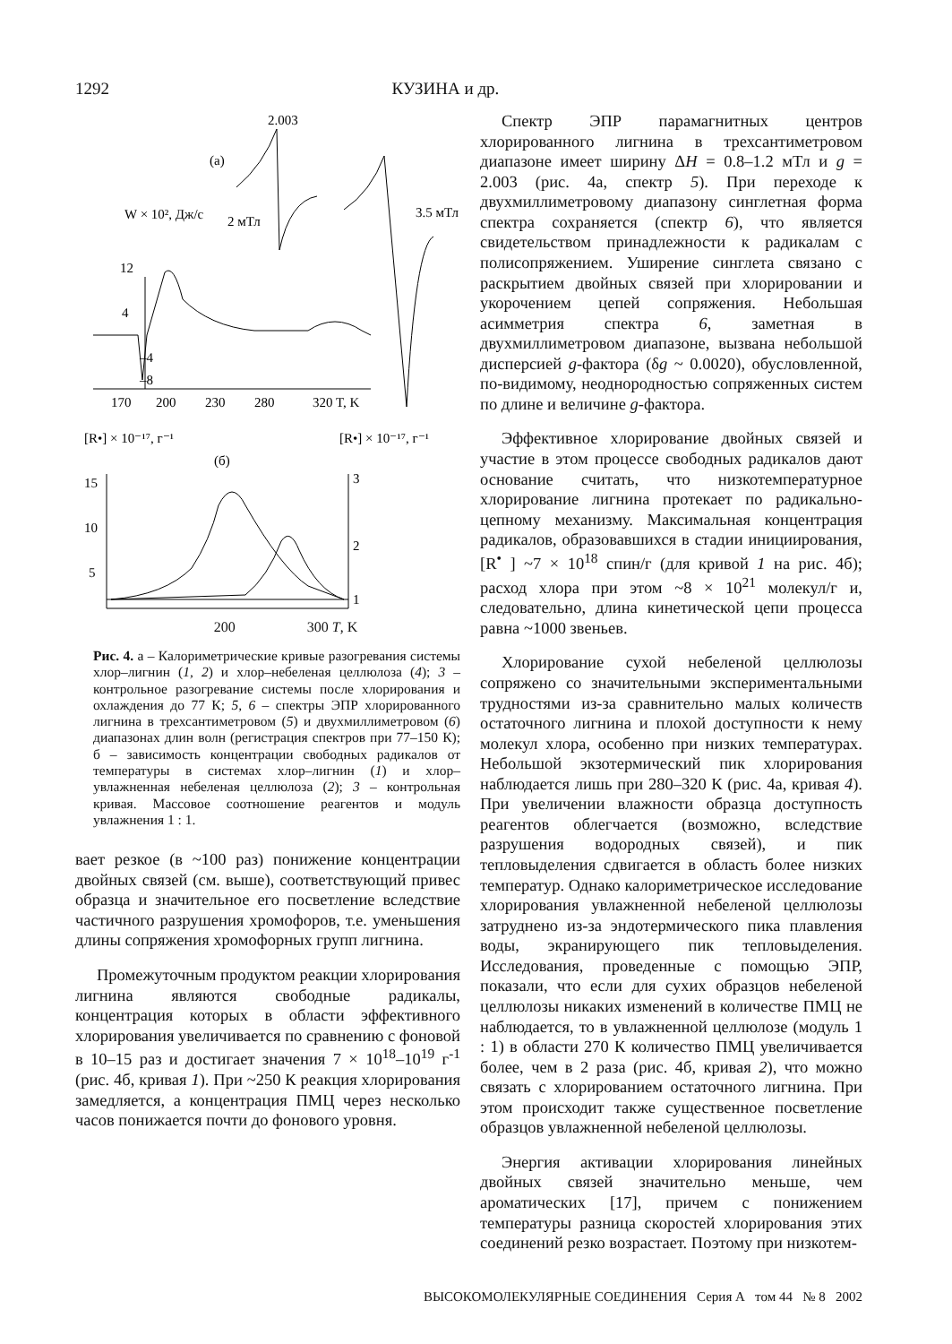1292 КУЗИНА и др.
2.003
(а)
W × 10², Дж/с
2 мТл
12
4
–4
–8
3.5 мТл
170
200
230
280
320 T, K
[R•] × 10⁻¹⁷, г⁻¹
[R•] × 10⁻¹⁷, г⁻¹
(б)
15
10
5
3
2
1
200 300 T, K
Рис. 4. а – Калориметрические кривые разогревания системы хлор–лигнин (1, 2) и хлор–небеленая целлюлоза (4); 3 – контрольное разогревание системы после хлорирования и охлаждения до 77 К; 5, 6 – спектры ЭПР хлорированного лигнина в трехсантиметровом (5) и двухмиллиметровом (6) диапазонах длин волн (регистрация спектров при 77–150 К); б – зависимость концентрации свободных радикалов от температуры в системах хлор–лигнин (1) и хлор–увлажненная небеленая целлюлоза (2); 3 – контрольная кривая. Массовое соотношение реагентов и модуль увлажнения 1 : 1.
вает резкое (в ~100 раз) понижение концентрации двойных связей (см. выше), соответствующий привес образца и значительное его посветление вследствие частичного разрушения хромофоров, т.е. уменьшения длины сопряжения хромофорных групп лигнина.
Промежуточным продуктом реакции хлорирования лигнина являются свободные радикалы, концентрация которых в области эффективного хлорирования увеличивается по сравнению с фоновой в 10–15 раз и достигает значения 7 × 10<sup>18</sup>–10<sup>19</sup> г<sup>-1</sup> (рис. 4б, кривая 1). При ~250 К реакция хлорирования замедляется, а концентрация ПМЦ через несколько часов понижается почти до фонового уровня.
Спектр ЭПР парамагнитных центров хлорированного лигнина в трехсантиметровом диапазоне имеет ширину ΔH = 0.8–1.2 мТл и g = 2.003 (рис. 4а, спектр 5). При переходе к двухмиллиметровому диапазону синглетная форма спектра сохраняется (спектр 6), что является свидетельством принадлежности к радикалам с полисопряжением. Уширение синглета связано с раскрытием двойных связей при хлорировании и укорочением цепей сопряжения. Небольшая асимметрия спектра 6, заметная в двухмиллиметровом диапазоне, вызвана небольшой дисперсией g-фактора (δg ~ 0.0020), обусловленной, по-видимому, неоднородностью сопряженных систем по длине и величине g-фактора.
Эффективное хлорирование двойных связей и участие в этом процессе свободных радикалов дают основание считать, что низкотемпературное хлорирование лигнина протекает по радикально-цепному механизму. Максимальная концентрация радикалов, образовавшихся в стадии инициирования, [R<sup>•</sup> ] ~7 × 10<sup>18</sup> спин/г (для кривой 1 на рис. 4б); расход хлора при этом ~8 × 10<sup>21</sup> молекул/г и, следовательно, длина кинетической цепи процесса равна ~1000 звеньев.
Хлорирование сухой небеленой целлюлозы сопряжено со значительными экспериментальными трудностями из-за сравнительно малых количеств остаточного лигнина и плохой доступности к нему молекул хлора, особенно при низких температурах. Небольшой экзотермический пик хлорирования наблюдается лишь при 280–320 К (рис. 4а, кривая 4). При увеличении влажности образца доступность реагентов облегчается (возможно, вследствие разрушения водородных связей), и пик тепловыделения сдвигается в область более низких температур. Однако калориметрическое исследование хлорирования увлажненной небеленой целлюлозы затруднено из-за эндотермического пика плавления воды, экранирующего пик тепловыделения. Исследования, проведенные с помощью ЭПР, показали, что если для сухих образцов небеленой целлюлозы никаких изменений в количестве ПМЦ не наблюдается, то в увлажненной целлюлозе (модуль 1 : 1) в области 270 К количество ПМЦ увеличивается более, чем в 2 раза (рис. 4б, кривая 2), что можно связать с хлорированием остаточного лигнина. При этом происходит также существенное посветление образцов увлажненной небеленой целлюлозы.
Энергия активации хлорирования линейных двойных связей значительно меньше, чем ароматических [17], причем с понижением температуры разница скоростей хлорирования этих соединений резко возрастает. Поэтому при низкотем-
ВЫСОКОМОЛЕКУЛЯРНЫЕ СОЕДИНЕНИЯ Серия А том 44 № 8 2002